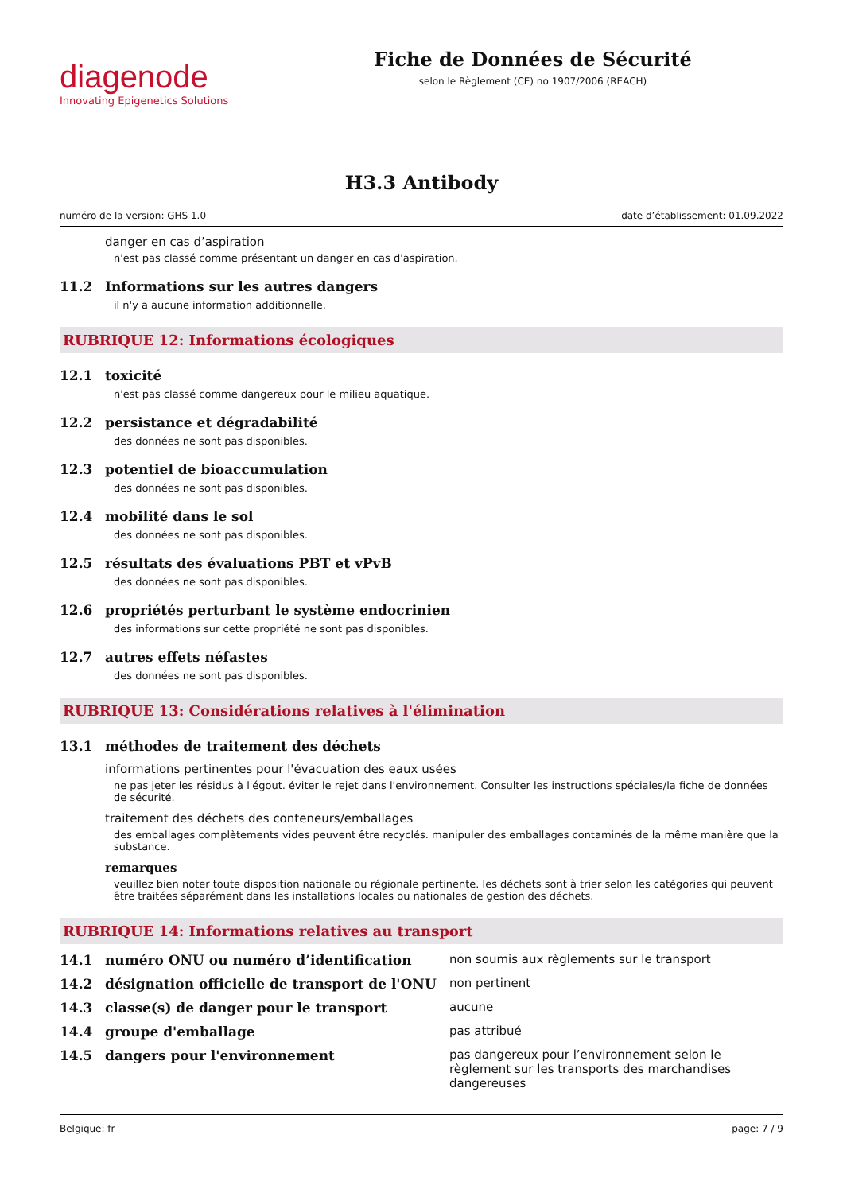diagenode
Innovating Epigenetics Solutions
Fiche de Données de Sécurité
selon le Règlement (CE) no 1907/2006 (REACH)
H3.3 Antibody
numéro de la version: GHS 1.0 date d’établissement: 01.09.2022
danger en cas d’aspiration
n'est pas classé comme présentant un danger en cas d'aspiration.
11.2 Informations sur les autres dangers
il n'y a aucune information additionnelle.
RUBRIQUE 12: Informations écologiques
12.1 toxicité
n'est pas classé comme dangereux pour le milieu aquatique.
12.2 persistance et dégradabilité
des données ne sont pas disponibles.
12.3 potentiel de bioaccumulation
des données ne sont pas disponibles.
12.4 mobilité dans le sol
des données ne sont pas disponibles.
12.5 résultats des évaluations PBT et vPvB
des données ne sont pas disponibles.
12.6 propriétés perturbant le système endocrinien
des informations sur cette propriété ne sont pas disponibles.
12.7 autres effets néfastes
des données ne sont pas disponibles.
RUBRIQUE 13: Considérations relatives à l'élimination
13.1 méthodes de traitement des déchets
informations pertinentes pour l'évacuation des eaux usées
ne pas jeter les résidus à l'égout. éviter le rejet dans l'environnement. Consulter les instructions spéciales/la fiche de données de sécurité.
traitement des déchets des conteneurs/emballages
des emballages complètements vides peuvent être recyclés. manipuler des emballages contaminés de la même manière que la substance.
remarques
veuillez bien noter toute disposition nationale ou régionale pertinente. les déchets sont à trier selon les catégories qui peuvent être traitées séparément dans les installations locales ou nationales de gestion des déchets.
RUBRIQUE 14: Informations relatives au transport
14.1 numéro ONU ou numéro d’identification non soumis aux règlements sur le transport
14.2 désignation officielle de transport de l'ONU
non pertinent
14.3 classe(s) de danger pour le transport aucune
14.4 groupe d'emballage pas attribué
14.5 dangers pour l'environnement pas dangereux pour l’environnement selon le règlement sur les transports des marchandises dangereuses
Belgique: fr page: 7 / 9